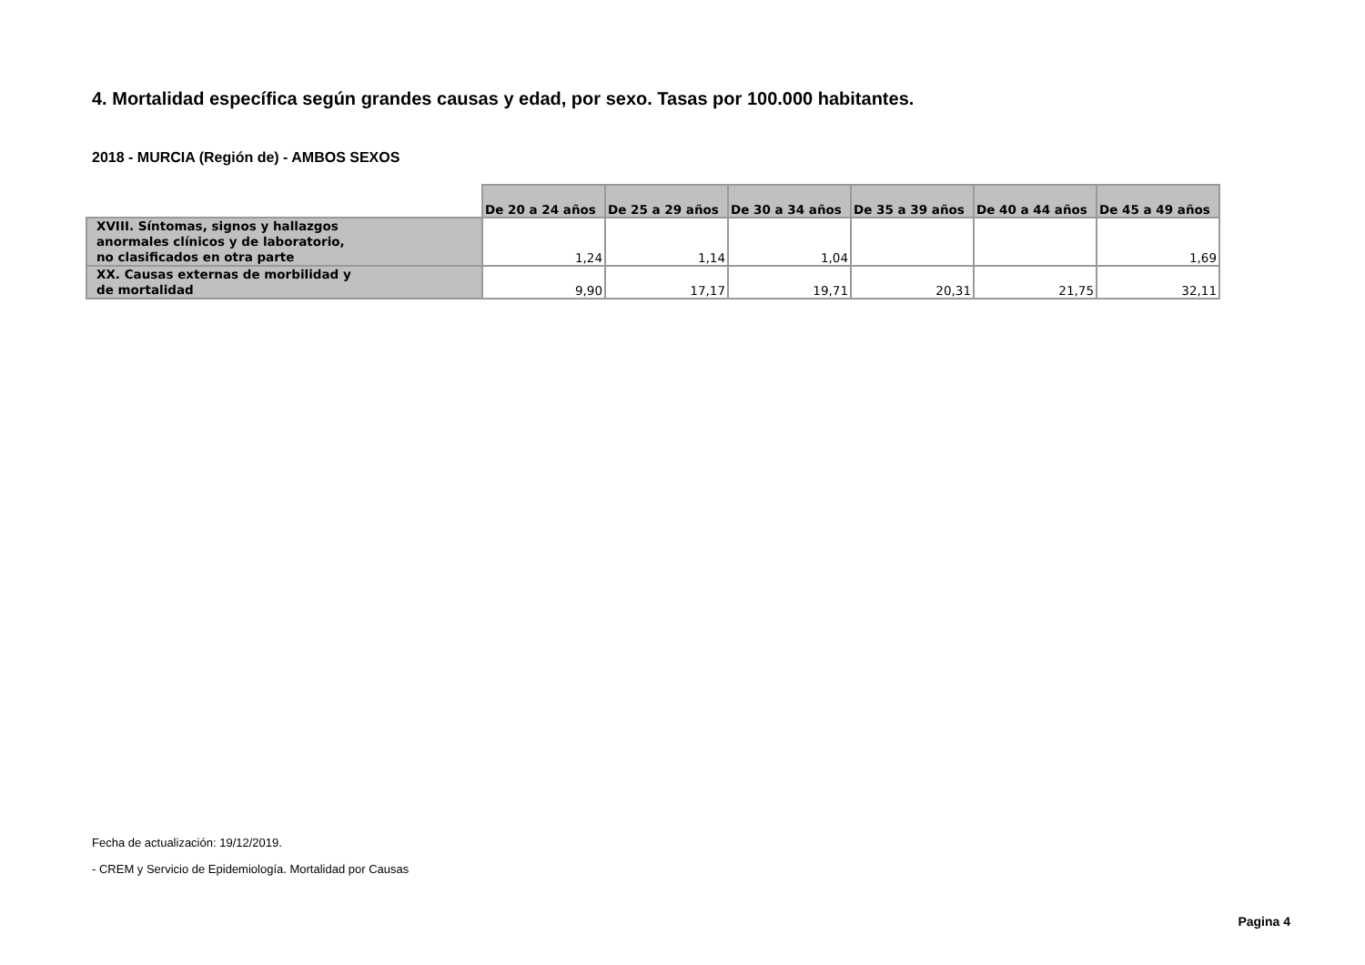4. Mortalidad específica según grandes causas y edad, por sexo. Tasas por 100.000 habitantes.
2018 - MURCIA (Región de) - AMBOS SEXOS
| | De 20 a 24 años | De 25 a 29 años | De 30 a 34 años | De 35 a 39 años | De 40 a 44 años | De 45 a 49 años |
| --- | --- | --- | --- | --- | --- | --- |
| XVIII. Síntomas, signos y hallazgos anormales clínicos y de laboratorio, no clasificados en otra parte | 1,24 | 1,14 | 1,04 | | | 1,69 |
| XX. Causas externas de morbilidad y de mortalidad | 9,90 | 17,17 | 19,71 | 20,31 | 21,75 | 32,11 |
Fecha de actualización: 19/12/2019.
- CREM y Servicio de Epidemiología. Mortalidad por Causas
Pagina 4